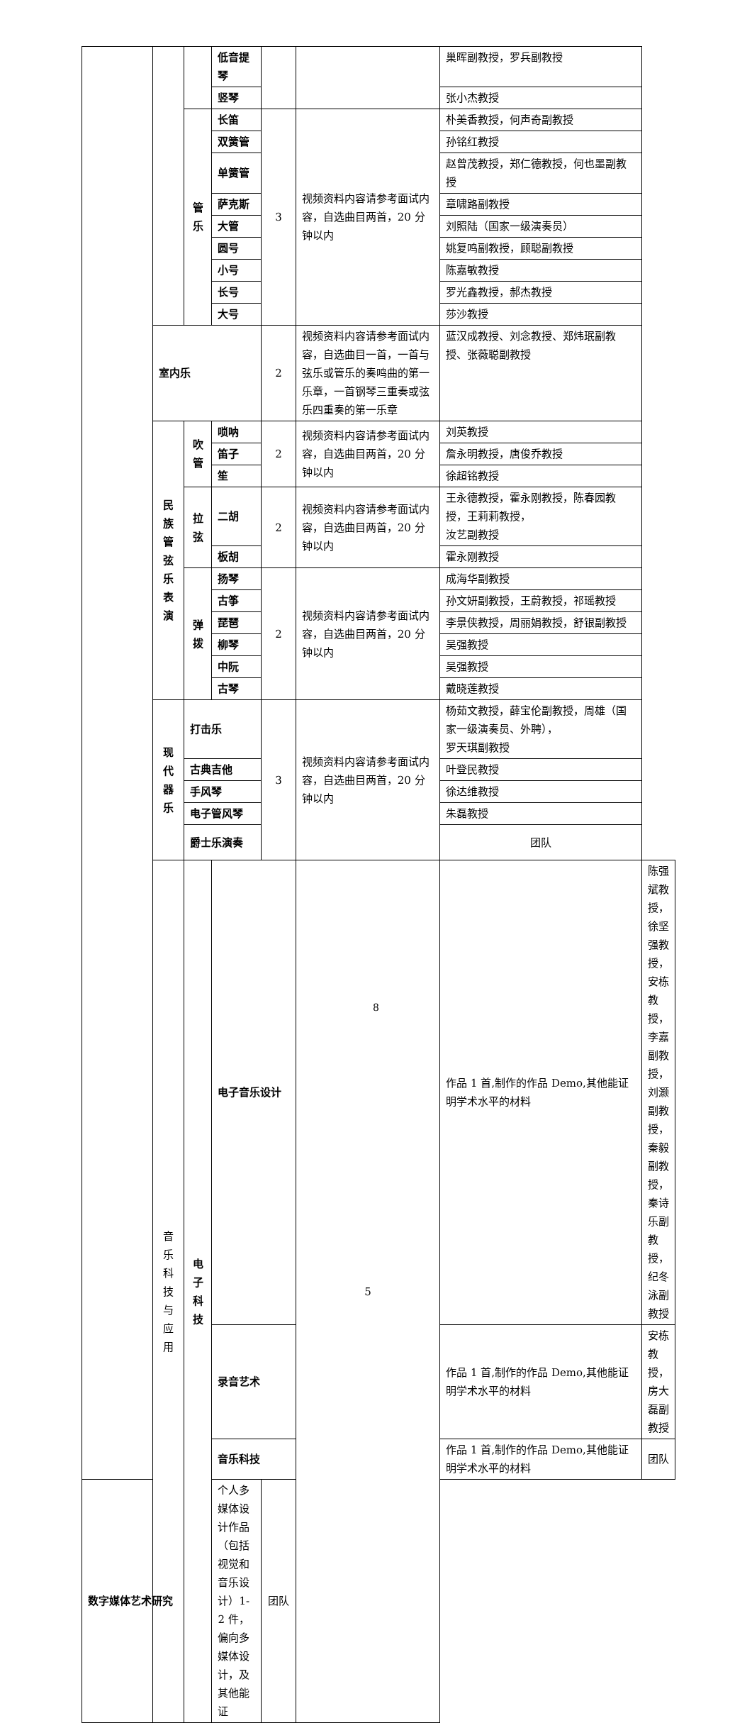| | | | 低音提琴 | | | 巢晖副教授，罗兵副教授 | |
| | | | 竖琴 | | | 张小杰教授 | |
| | | 管 乐 | 长笛 | 3 | 视频资料内容请参考面试内容，自选曲目两首，20 分钟以内 | 朴美香教授，何声奇副教授 | |
| | | | 双簧管 | | | 孙铭红教授 | |
| | | | 单簧管 | | | 赵曾茂教授，郑仁德教授，何也墨副教授 | |
| | | | 萨克斯 | | | 章啸路副教授 | |
| | | | 大管 | | | 刘照陆（国家一级演奏员） | |
| | | | 圆号 | | | 姚复鸣副教授，顾聪副教授 | |
| | | | 小号 | | | 陈嘉敏教授 | |
| | | | 长号 | | | 罗光鑫教授，郝杰教授 | |
| | | | 大号 | | | 莎沙教授 | |
| | 室内乐 | | | 2 | 视频资料内容请参考面试内容，自选曲目一首，一首与弦乐或管乐的奏鸣曲的第一乐章，一首钢琴三重奏或弦乐四重奏的第一乐章 | 蓝汉成教授、刘念教授、郑炜珉副教授、张薇聪副教授 | |
| | 民 族 管 弦 乐 表 演 | 吹 管 | 唢呐 | 2 | 视频资料内容请参考面试内容，自选曲目两首，20 分钟以内 | 刘英教授 | |
| | | | 笛子 | | | 詹永明教授，唐俊乔教授 | |
| | | | 笙 | | | 徐超铭教授 | |
| | | 拉 弦 | 二胡 | 2 | 视频资料内容请参考面试内容，自选曲目两首，20 分钟以内 | 王永德教授，霍永刚教授，陈春园教授，王莉莉教授， 汝艺副教授 | |
| | | | 板胡 | | | 霍永刚教授 | |
| | | 弹 拨 | 扬琴 | 2 | 视频资料内容请参考面试内容，自选曲目两首，20 分钟以内 | 成海华副教授 | |
| | | | 古筝 | | | 孙文妍副教授，王蔚教授，祁瑶教授 | |
| | | | 琵琶 | | | 李景侠教授，周丽娟教授，舒银副教授 | |
| | | | 柳琴 | | | 吴强教授 | |
| | | | 中阮 | | | 吴强教授 | |
| | | | 古琴 | | | 戴晓莲教授 | |
| | 现 代 器 乐 | 打击乐 | | 3 | 视频资料内容请参考面试内容，自选曲目两首，20 分钟以内 | 杨茹文教授，薛宝伦副教授，周雄（国家一级演奏员、外聘）， 罗天琪副教授 | |
| | | 古典吉他 | | | | 叶登民教授 | |
| | | 手风琴 | | | | 徐达维教授 | |
| | | 电子管风琴 | | | | 朱磊教授 | |
| | | 爵士乐演奏 | | | | 团队 | |
| | 音乐科技与应用 | 电 子 科 技 | 电子音乐设计 | | 5 | 作品 1 首,制作的作品 Demo,其他能证明学术水平的材料 | 陈强斌教授，徐坚强教授，安栋教授，李嘉副教授，刘灏副教授，秦毅副教授，秦诗乐副教授，纪冬泳副教授 |
| | | | 录音艺术 | | | 作品 1 首,制作的作品 Demo,其他能证明学术水平的材料 | 安栋教授，房大磊副教授 |
| | | | 音乐科技 | | | 作品 1 首,制作的作品 Demo,其他能证明学术水平的材料 | 团队 |
| 数字媒体艺术研究 | | | 个人多媒体设计作品（包括视觉和音乐设计）1-2 件，偏向多媒体设计，及其他能证 | 团队 | | | |
8